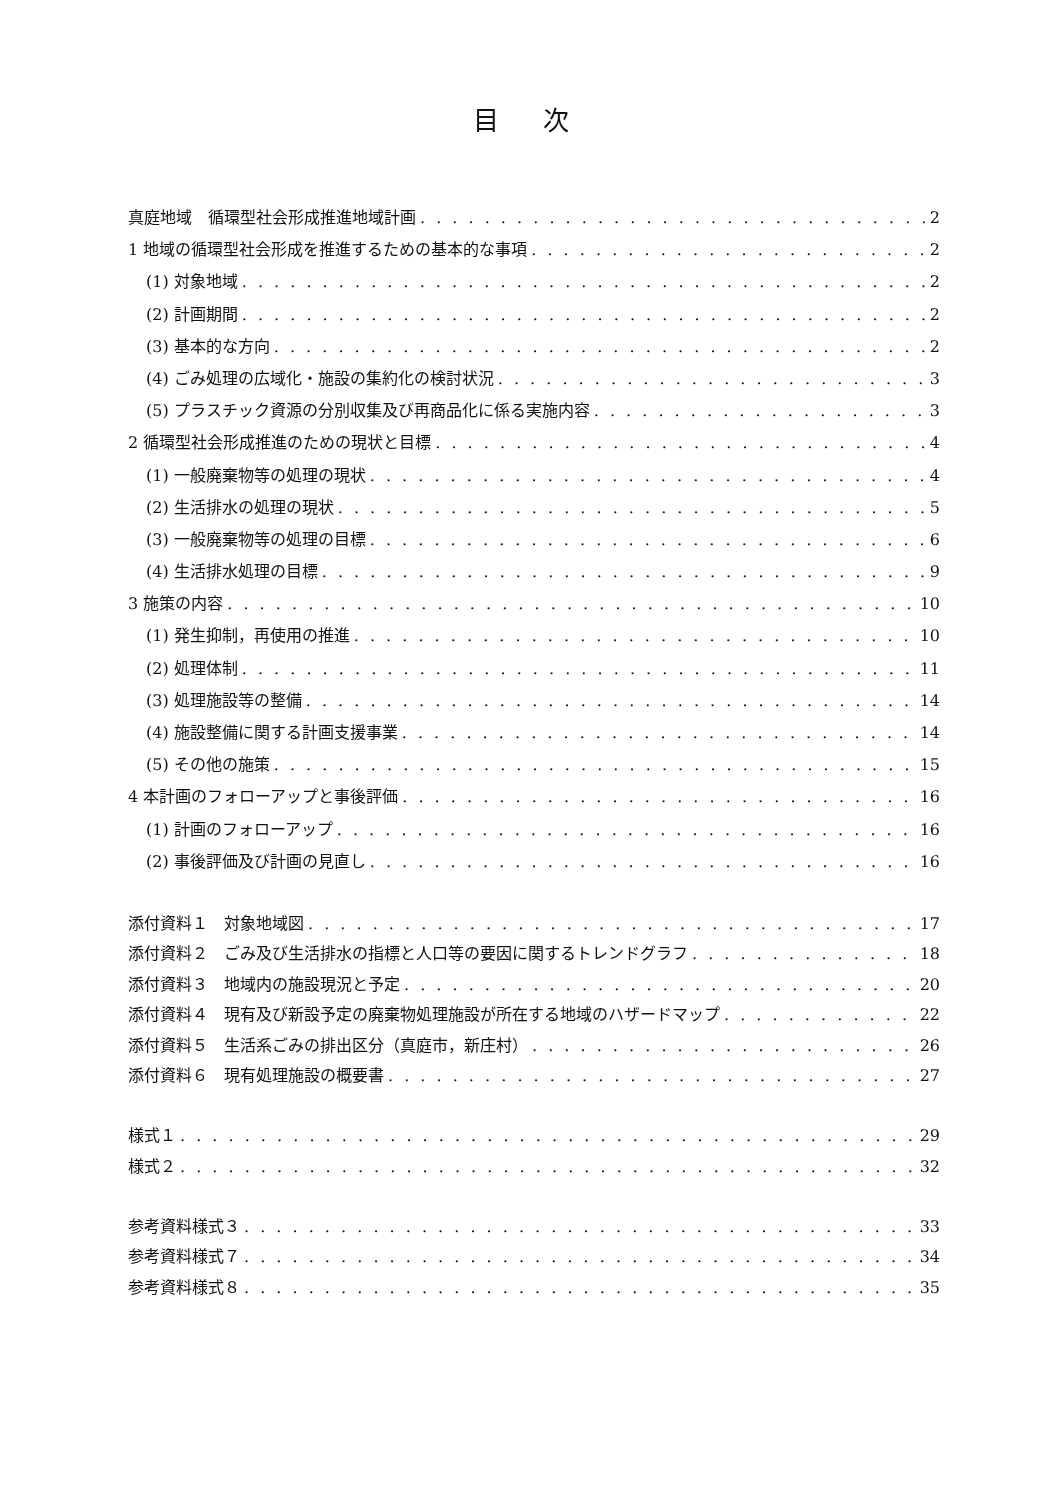目 次
真庭地域　循環型社会形成推進地域計画 2
1 地域の循環型社会形成を推進するための基本的な事項 2
(1) 対象地域 2
(2) 計画期間 2
(3) 基本的な方向 2
(4) ごみ処理の広域化・施設の集約化の検討状況 3
(5) プラスチック資源の分別収集及び再商品化に係る実施内容 3
2 循環型社会形成推進のための現状と目標 4
(1) 一般廃棄物等の処理の現状 4
(2) 生活排水の処理の現状 5
(3) 一般廃棄物等の処理の目標 6
(4) 生活排水処理の目標 9
3 施策の内容 10
(1) 発生抑制，再使用の推進 10
(2) 処理体制 11
(3) 処理施設等の整備 14
(4) 施設整備に関する計画支援事業 14
(5) その他の施策 15
4 本計画のフォローアップと事後評価 16
(1) 計画のフォローアップ 16
(2) 事後評価及び計画の見直し 16
添付資料１　対象地域図 17
添付資料２　ごみ及び生活排水の指標と人口等の要因に関するトレンドグラフ 18
添付資料３　地域内の施設現況と予定 20
添付資料４　現有及び新設予定の廃棄物処理施設が所在する地域のハザードマップ 22
添付資料５　生活系ごみの排出区分（真庭市，新庄村） 26
添付資料６　現有処理施設の概要書 27
様式１ 29
様式２ 32
参考資料様式３ 33
参考資料様式７ 34
参考資料様式８ 35